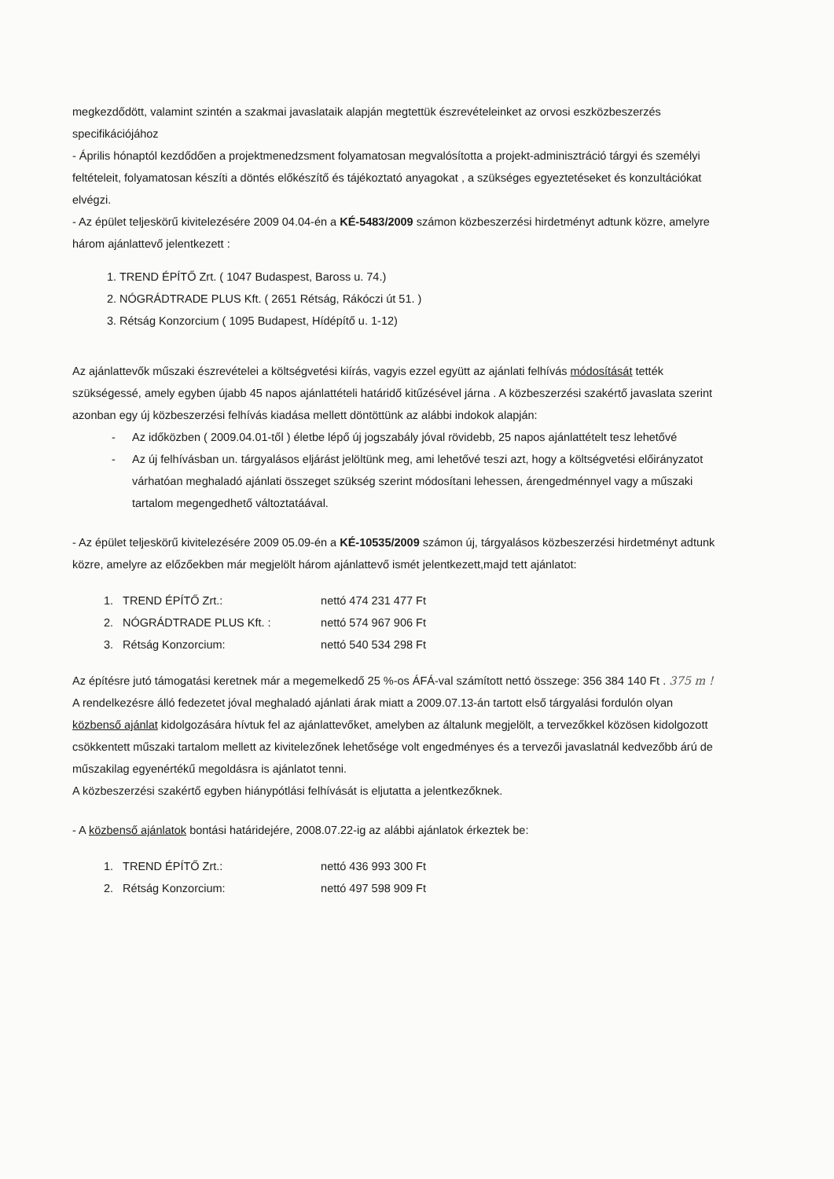megkezdődött, valamint szintén a szakmai javaslataik alapján megtettük észrevételeinket az orvosi eszközbeszerzés specifikációjához
- Április hónaptól kezdődően a projektmenedzsment folyamatosan megvalósította a projekt-adminisztráció tárgyi és személyi feltételeit, folyamatosan készíti a döntés előkészítő és tájékoztató anyagokat , a szükséges egyeztetéseket és konzultációkat elvégzi.
- Az épület teljeskörű kivitelezésére 2009 04.04-én a KÉ-5483/2009 számon közbeszerzési hirdetményt adtunk közre, amelyre három ajánlattevő jelentkezett :
1. TREND ÉPÍTŐ Zrt. ( 1047 Budaspest, Baross u. 74.)
2. NÓGRÁDTRADE PLUS Kft. ( 2651 Rétság, Rákóczi út 51. )
3. Rétság Konzorcium ( 1095 Budapest, Hídépítő u. 1-12)
Az ajánlattevők műszaki észrevételei a költségvetési kiírás, vagyis ezzel együtt az ajánlati felhívás módosítását tették szükségessé, amely egyben újabb 45 napos ajánlattételi határidő kitűzésével járna . A közbeszerzési szakértő javaslata szerint azonban egy új közbeszerzési felhívás kiadása mellett döntöttünk az alábbi indokok alapján:
- Az időközben ( 2009.04.01-től ) életbe lépő új jogszabály jóval rövidebb, 25 napos ajánlattételt tesz lehetővé
- Az új felhívásban un. tárgyalásos eljárást jelöltünk meg, ami lehetővé teszi azt, hogy a költségvetési előirányzatot várhatóan meghaladó ajánlati összeget szükség szerint módosítani lehessen, árengedménnyel vagy a műszaki tartalom megengedhető változtatáával.
- Az épület teljeskörű kivitelezésére 2009 05.09-én a KÉ-10535/2009 számon új, tárgyalásos közbeszerzési hirdetményt adtunk közre, amelyre az előzőekben már megjelölt három ajánlattevő ismét jelentkezett,majd tett ajánlatot:
| 1. | TREND ÉPÍTŐ Zrt.: | nettó 474 231 477 Ft |
| 2. | NÓGRÁDTRADE PLUS Kft. : | nettó 574 967 906 Ft |
| 3. | Rétság Konzorcium: | nettó 540 534 298 Ft |
Az építésre jutó támogatási keretnek már a megemelkedő 25 %-os ÁFÁ-val számított nettó összege: 356 384 140 Ft . 375 m !
A rendelkezésre álló fedezetet jóval meghaladó ajánlati árak miatt a 2009.07.13-án tartott első tárgyalási fordulón olyan közbenső ajánlat kidolgozására hívtuk fel az ajánlattevőket, amelyben az általunk megjelölt, a tervezőkkel közösen kidolgozott csökkentett műszaki tartalom mellett az kivitelezőnek lehetősége volt engedményes és a tervezői javaslatnál kedvezőbb árú de műszakilag egyenértékű megoldásra is ajánlatot tenni.
A közbeszerzési szakértő egyben hiánypótlási felhívását is eljutatta a jelentkezőknek.
- A közbenső ajánlatok bontási határidejére, 2008.07.22-ig az alábbi ajánlatok érkeztek be:
| 1. | TREND ÉPÍTŐ Zrt.: | nettó 436 993 300 Ft |
| 2. | Rétság Konzorcium: | nettó 497 598 909 Ft |